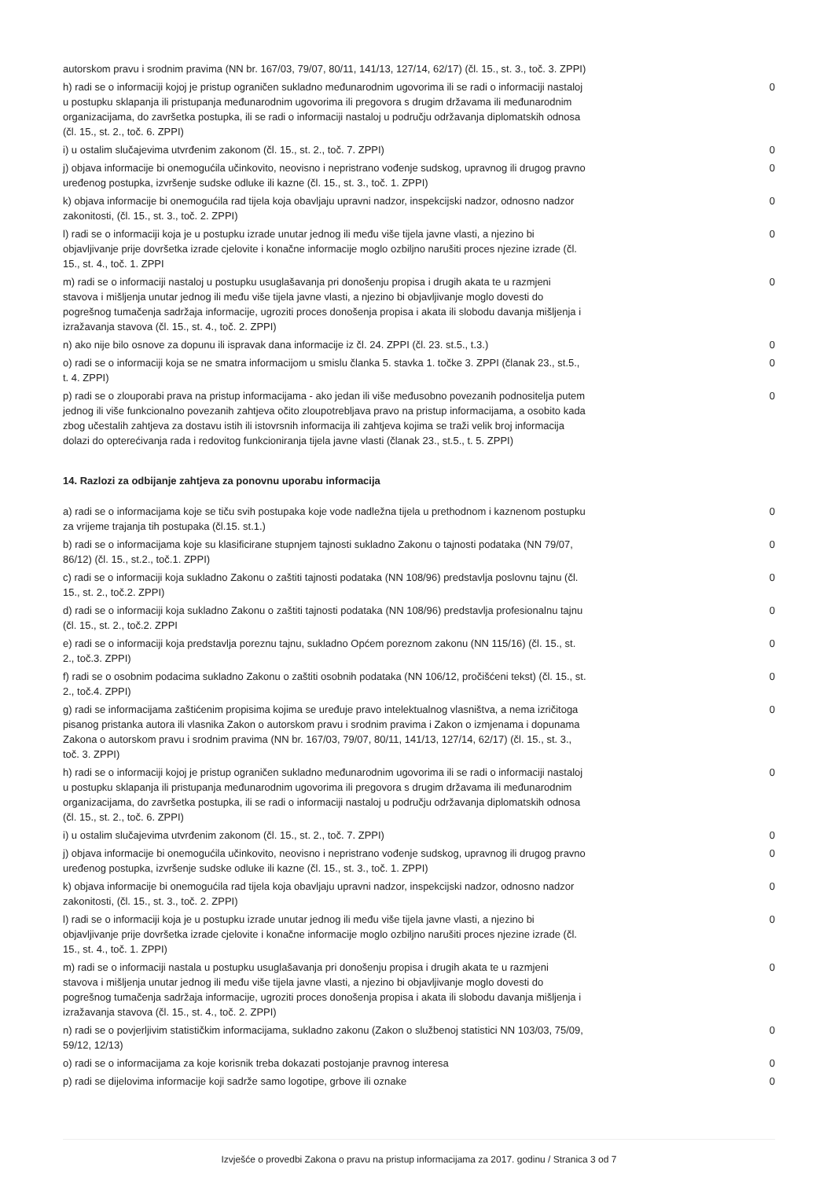| autorskom pravu i srodnim pravima (NN br. 167/03, 79/07, 80/11, 141/13, 127/14, 62/17) (čl. 15., st. 3., toč. 3. ZPPI) | |
| h) radi se o informaciji kojoj je pristup ograničen sukladno međunarodnim ugovorima ili se radi o informaciji nastaloj u postupku sklapanja ili pristupanja međunarodnim ugovorima ili pregovora s drugim državama ili međunarodnim organizacijama, do završetka postupka, ili se radi o informaciji nastaloj u području održavanja diplomatskih odnosa (čl. 15., st. 2., toč. 6. ZPPI) | 0 |
| i) u ostalim slučajevima utvrđenim zakonom (čl. 15., st. 2., toč. 7. ZPPI) | 0 |
| j) objava informacije bi onemogućila učinkovito, neovisno i nepristrano vođenje sudskog, upravnog ili drugog pravno uređenog postupka, izvršenje sudske odluke ili kazne (čl. 15., st. 3., toč. 1. ZPPI) | 0 |
| k) objava informacije bi onemogućila rad tijela koja obavljaju upravni nadzor, inspekcijski nadzor, odnosno nadzor zakonitosti, (čl. 15., st. 3., toč. 2. ZPPI) | 0 |
| l) radi se o informaciji koja je u postupku izrade unutar jednog ili među više tijela javne vlasti, a njezino bi objavljivanje prije dovršetka izrade cjelovite i konačne informacije moglo ozbiljno narušiti proces njezine izrade (čl. 15., st. 4., toč. 1. ZPPI | 0 |
| m) radi se o informaciji nastaloj u postupku usuglašavanja pri donošenju propisa i drugih akata te u razmjeni stavova i mišljenja unutar jednog ili među više tijela javne vlasti, a njezino bi objavljivanje moglo dovesti do pogrešnog tumačenja sadržaja informacije, ugroziti proces donošenja propisa i akata ili slobodu davanja mišljenja i izražavanja stavova (čl. 15., st. 4., toč. 2. ZPPI) | 0 |
| n) ako nije bilo osnove za dopunu ili ispravak dana informacije iz čl. 24. ZPPI (čl. 23. st.5., t.3.) | 0 |
| o) radi se o informaciji koja se ne smatra informacijom u smislu članka 5. stavka 1. točke 3. ZPPI (članak 23., st.5., t. 4. ZPPI) | 0 |
| p) radi se o zlouporabi prava na pristup informacijama - ako jedan ili više međusobno povezanih podnositelja putem jednog ili više funkcionalno povezanih zahtjeva očito zloupotrebljava pravo na pristup informacijama, a osobito kada zbog učestalih zahtjeva za dostavu istih ili istovrsnih informacija ili zahtjeva kojima se traži velik broj informacija dolazi do opterećivanja rada i redovitog funkcioniranja tijela javne vlasti (članak 23., st.5., t. 5. ZPPI) | 0 |
14. Razlozi za odbijanje zahtjeva za ponovnu uporabu informacija
| a) radi se o informacijama koje se tiču svih postupaka koje vode nadležna tijela u prethodnom i kaznenom postupku za vrijeme trajanja tih postupaka (čl.15. st.1.) | 0 |
| b) radi se o informacijama koje su klasificirane stupnjem tajnosti sukladno Zakonu o tajnosti podataka (NN 79/07, 86/12) (čl. 15., st.2., toč.1. ZPPI) | 0 |
| c) radi se o informaciji koja sukladno Zakonu o zaštiti tajnosti podataka (NN 108/96) predstavlja poslovnu tajnu (čl. 15., st. 2., toč.2. ZPPI) | 0 |
| d) radi se o informaciji koja sukladno Zakonu o zaštiti tajnosti podataka (NN 108/96) predstavlja profesionalnu tajnu (čl. 15., st. 2., toč.2. ZPPI | 0 |
| e) radi se o informaciji koja predstavlja poreznu tajnu, sukladno Općem poreznom zakonu (NN 115/16) (čl. 15., st. 2., toč.3. ZPPI) | 0 |
| f) radi se o osobnim podacima sukladno Zakonu o zaštiti osobnih podataka (NN 106/12, pročišćeni tekst) (čl. 15., st. 2., toč.4. ZPPI) | 0 |
| g) radi se informacijama zaštićenim propisima kojima se uređuje pravo intelektualnog vlasništva, a nema izričitoga pisanog pristanka autora ili vlasnika Zakon o autorskom pravu i srodnim pravima i Zakon o izmjenama i dopunama Zakona o autorskom pravu i srodnim pravima (NN br. 167/03, 79/07, 80/11, 141/13, 127/14, 62/17) (čl. 15., st. 3., toč. 3. ZPPI) | 0 |
| h) radi se o informaciji kojoj je pristup ograničen sukladno međunarodnim ugovorima ili se radi o informaciji nastaloj u postupku sklapanja ili pristupanja međunarodnim ugovorima ili pregovora s drugim državama ili međunarodnim organizacijama, do završetka postupka, ili se radi o informaciji nastaloj u području održavanja diplomatskih odnosa (čl. 15., st. 2., toč. 6. ZPPI) | 0 |
| i) u ostalim slučajevima utvrđenim zakonom (čl. 15., st. 2., toč. 7. ZPPI) | 0 |
| j) objava informacije bi onemogućila učinkovito, neovisno i nepristrano vođenje sudskog, upravnog ili drugog pravno uređenog postupka, izvršenje sudske odluke ili kazne (čl. 15., st. 3., toč. 1. ZPPI) | 0 |
| k) objava informacije bi onemogućila rad tijela koja obavljaju upravni nadzor, inspekcijski nadzor, odnosno nadzor zakonitosti, (čl. 15., st. 3., toč. 2. ZPPI) | 0 |
| l) radi se o informaciji koja je u postupku izrade unutar jednog ili među više tijela javne vlasti, a njezino bi objavljivanje prije dovršetka izrade cjelovite i konačne informacije moglo ozbiljno narušiti proces njezine izrade (čl. 15., st. 4., toč. 1. ZPPI) | 0 |
| m) radi se o informaciji nastala u postupku usuglašavanja pri donošenju propisa i drugih akata te u razmjeni stavova i mišljenja unutar jednog ili među više tijela javne vlasti, a njezino bi objavljivanje moglo dovesti do pogrešnog tumačenja sadržaja informacije, ugroziti proces donošenja propisa i akata ili slobodu davanja mišljenja i izražavanja stavova (čl. 15., st. 4., toč. 2. ZPPI) | 0 |
| n) radi se o povjerljivim statističkim informacijama, sukladno zakonu (Zakon o službenoj statistici NN 103/03, 75/09, 59/12, 12/13) | 0 |
| o) radi se o informacijama za koje korisnik treba dokazati postojanje pravnog interesa | 0 |
| p) radi se dijelovima informacije koji sadrže samo logotipe, grbove ili oznake | 0 |
Izvješće o provedbi Zakona o pravu na pristup informacijama za 2017. godinu / Stranica 3 od 7